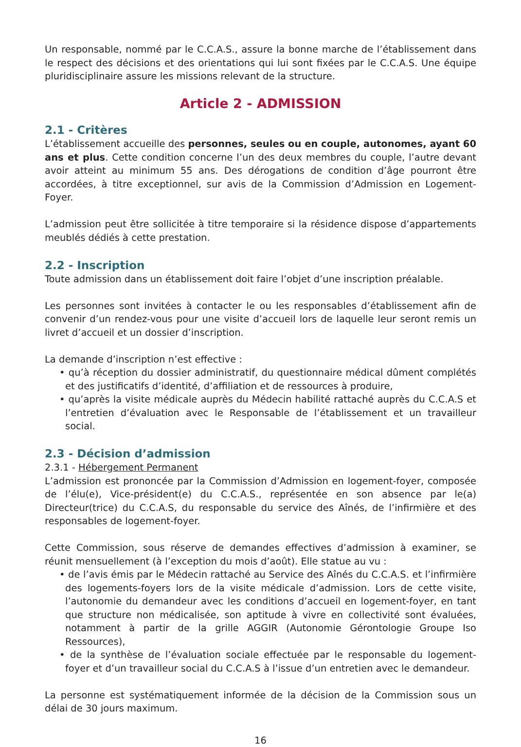Un responsable, nommé par le C.C.A.S., assure la bonne marche de l’établissement dans le respect des décisions et des orientations qui lui sont fixées par le C.C.A.S. Une équipe pluridisciplinaire assure les missions relevant de la structure.
Article 2 - ADMISSION
2.1 - Critères
L’établissement accueille des personnes, seules ou en couple, autonomes, ayant 60 ans et plus. Cette condition concerne l’un des deux membres du couple, l’autre devant avoir atteint au minimum 55 ans. Des dérogations de condition d’âge pourront être accordées, à titre exceptionnel, sur avis de la Commission d’Admission en Logement-Foyer.
L’admission peut être sollicitée à titre temporaire si la résidence dispose d’appartements meublés dédiés à cette prestation.
2.2 - Inscription
Toute admission dans un établissement doit faire l’objet d’une inscription préalable.
Les personnes sont invitées à contacter le ou les responsables d’établissement afin de convenir d’un rendez-vous pour une visite d’accueil lors de laquelle leur seront remis un livret d’accueil et un dossier d’inscription.
La demande d’inscription n’est effective :
• qu’à réception du dossier administratif, du questionnaire médical dûment complétés et des justificatifs d’identité, d’affiliation et de ressources à produire,
• qu’après la visite médicale auprès du Médecin habilité rattaché auprès du C.C.A.S et l’entretien d’évaluation avec le Responsable de l’établissement et un travailleur social.
2.3 - Décision d’admission
2.3.1 - Hébergement Permanent
L’admission est prononcée par la Commission d’Admission en logement-foyer, composée de l’élu(e), Vice-président(e) du C.C.A.S., représentée en son absence par le(a) Directeur(trice) du C.C.A.S, du responsable du service des Aînés, de l’infirmière et des responsables de logement-foyer.
Cette Commission, sous réserve de demandes effectives d’admission à examiner, se réunit mensuellement (à l’exception du mois d’août). Elle statue au vu :
• de l’avis émis par le Médecin rattaché au Service des Aînés du C.C.A.S. et l’infirmière des logements-foyers lors de la visite médicale d’admission. Lors de cette visite, l’autonomie du demandeur avec les conditions d’accueil en logement-foyer, en tant que structure non médicalisée, son aptitude à vivre en collectivité sont évaluées, notamment à partir de la grille AGGIR (Autonomie Gérontologie Groupe Iso Ressources),
• de la synthèse de l’évaluation sociale effectuée par le responsable du logement-foyer et d’un travailleur social du C.C.A.S à l’issue d’un entretien avec le demandeur.
La personne est systématiquement informée de la décision de la Commission sous un délai de 30 jours maximum.
16